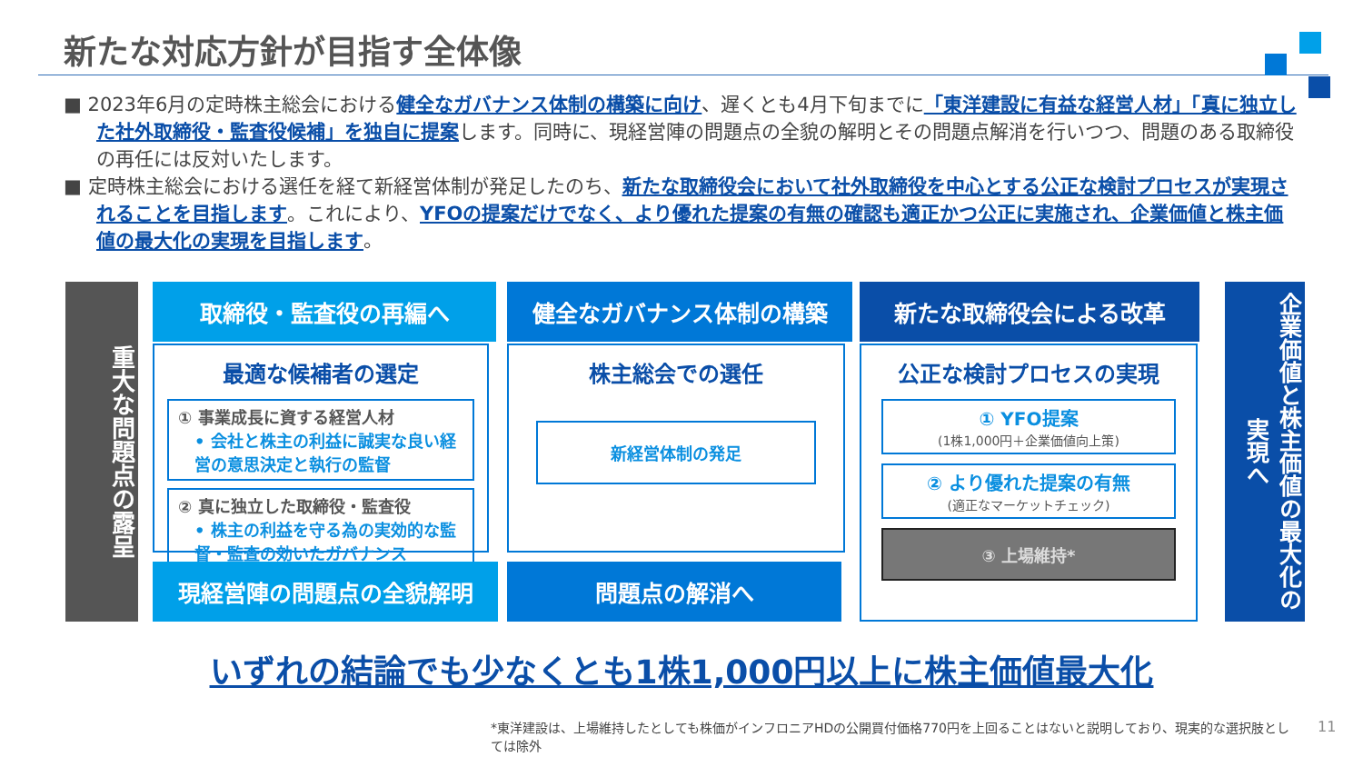新たな対応方針が目指す全体像
■ 2023年6月の定時株主総会における健全なガバナンス体制の構築に向け、遅くとも4月下旬までに「東洋建設に有益な経営人材」「真に独立した社外取締役・監査役候補」を独自に提案します。同時に、現経営陣の問題点の全貌の解明とその問題点解消を行いつつ、問題のある取締役の再任には反対いたします。
■ 定時株主総会における選任を経て新経営体制が発足したのち、新たな取締役会において社外取締役を中心とする公正な検討プロセスが実現されることを目指します。これにより、YFOの提案だけでなく、より優れた提案の有無の確認も適正かつ公正に実施され、企業価値と株主価値の最大化の実現を目指します。
重大な問題点の露呈
取締役・監査役の再編へ 健全なガバナンス体制の構築 新たな取締役会による改革
最適な候補者の選定
① 事業成長に資する経営人材
• 会社と株主の利益に誠実な良い経営の意思決定と執行の監督
② 真に独立した取締役・監査役
• 株主の利益を守る為の実効的な監督・監査の効いたガバナンス
株主総会での選任
新経営体制の発足
公正な検討プロセスの実現
① YFO提案
(1株1,000円＋企業価値向上策)
② より優れた提案の有無
(適正なマーケットチェック)
③ 上場維持*
現経営陣の問題点の全貌解明 問題点の解消へ
企業価値と株主価値の最大化の実現へ
いずれの結論でも少なくとも1株1,000円以上に株主価値最大化
*東洋建設は、上場維持したとしても株価がインフロニアHDの公開買付価格770円を上回ることはないと説明しており、現実的な選択肢としては除外
11